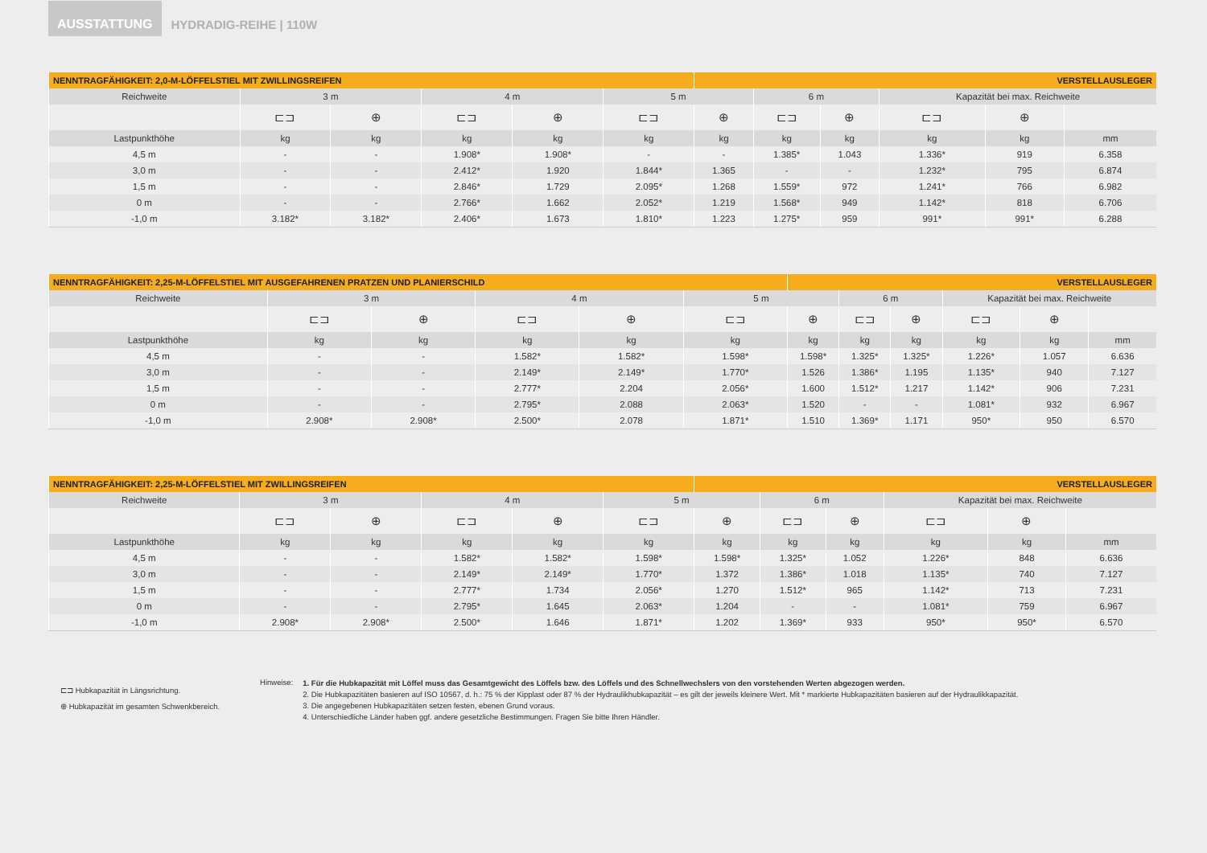AUSSTATTUNG
HYDRADIG-REIHE | 110W
| NENNTRAGFÄHIGKEIT: 2,0-M-LÖFFELSTIEL MIT ZWILLINGSREIFEN | | | | | | VERSTELLAUSLEGER | | | | | |
| Reichweite | 3 m | | 4 m | | 5 m | | 6 m | | Kapazität bei max. Reichweite | | |
| | ⊏⊐ | ⊕ | ⊏⊐ | ⊕ | ⊏⊐ | ⊕ | ⊏⊐ | ⊕ | ⊏⊐ | ⊕ | |
| Lastpunkthöhe | kg | kg | kg | kg | kg | kg | kg | kg | kg | kg | mm |
| 4,5 m | - | - | 1.908* | 1.908* | - | - | 1.385* | 1.043 | 1.336* | 919 | 6.358 |
| 3,0 m | - | - | 2.412* | 1.920 | 1.844* | 1.365 | - | - | 1.232* | 795 | 6.874 |
| 1,5 m | - | - | 2.846* | 1.729 | 2.095* | 1.268 | 1.559* | 972 | 1.241* | 766 | 6.982 |
| 0 m | - | - | 2.766* | 1.662 | 2.052* | 1.219 | 1.568* | 949 | 1.142* | 818 | 6.706 |
| -1,0 m | 3.182* | 3.182* | 2.406* | 1.673 | 1.810* | 1.223 | 1.275* | 959 | 991* | 991* | 6.288 |
| NENNTRAGFÄHIGKEIT: 2,25-M-LÖFFELSTIEL MIT AUSGEFAHRENEN PRATZEN UND PLANIERSCHILD | | | | | | VERSTELLAUSLEGER | | | | | |
| Reichweite | 3 m | | 4 m | | 5 m | | 6 m | | Kapazität bei max. Reichweite | | |
| | ⊏⊐ | ⊕ | ⊏⊐ | ⊕ | ⊏⊐ | ⊕ | ⊏⊐ | ⊕ | ⊏⊐ | ⊕ | |
| Lastpunkthöhe | kg | kg | kg | kg | kg | kg | kg | kg | kg | kg | mm |
| 4,5 m | - | - | 1.582* | 1.582* | 1.598* | 1.598* | 1.325* | 1.325* | 1.226* | 1.057 | 6.636 |
| 3,0 m | - | - | 2.149* | 2.149* | 1.770* | 1.526 | 1.386* | 1.195 | 1.135* | 940 | 7.127 |
| 1,5 m | - | - | 2.777* | 2.204 | 2.056* | 1.600 | 1.512* | 1.217 | 1.142* | 906 | 7.231 |
| 0 m | - | - | 2.795* | 2.088 | 2.063* | 1.520 | - | - | 1.081* | 932 | 6.967 |
| -1,0 m | 2.908* | 2.908* | 2.500* | 2.078 | 1.871* | 1.510 | 1.369* | 1.171 | 950* | 950 | 6.570 |
| NENNTRAGFÄHIGKEIT: 2,25-M-LÖFFELSTIEL MIT ZWILLINGSREIFEN | | | | | | VERSTELLAUSLEGER | | | | | |
| Reichweite | 3 m | | 4 m | | 5 m | | 6 m | | Kapazität bei max. Reichweite | | |
| | ⊏⊐ | ⊕ | ⊏⊐ | ⊕ | ⊏⊐ | ⊕ | ⊏⊐ | ⊕ | ⊏⊐ | ⊕ | |
| Lastpunkthöhe | kg | kg | kg | kg | kg | kg | kg | kg | kg | kg | mm |
| 4,5 m | - | - | 1.582* | 1.582* | 1.598* | 1.598* | 1.325* | 1.052 | 1.226* | 848 | 6.636 |
| 3,0 m | - | - | 2.149* | 2.149* | 1.770* | 1.372 | 1.386* | 1.018 | 1.135* | 740 | 7.127 |
| 1,5 m | - | - | 2.777* | 1.734 | 2.056* | 1.270 | 1.512* | 965 | 1.142* | 713 | 7.231 |
| 0 m | - | - | 2.795* | 1.645 | 2.063* | 1.204 | - | - | 1.081* | 759 | 6.967 |
| -1,0 m | 2.908* | 2.908* | 2.500* | 1.646 | 1.871* | 1.202 | 1.369* | 933 | 950* | 950* | 6.570 |
⊏⊐ Hubkapazität in Längsrichtung.
⊕ Hubkapazität im gesamten Schwenkbereich.
Hinweise:
1. Für die Hubkapazität mit Löffel muss das Gesamtgewicht des Löffels bzw. des Löffels und des Schnellwechslers von den vorstehenden Werten abgezogen werden.
2. Die Hubkapazitäten basieren auf ISO 10567, d. h.: 75 % der Kipplast oder 87 % der Hydraulikhubkapazität – es gilt der jeweils kleinere Wert. Mit * markierte Hubkapazitäten basieren auf der Hydraulikkapazität.
3. Die angegebenen Hubkapazitäten setzen festen, ebenen Grund voraus.
4. Unterschiedliche Länder haben ggf. andere gesetzliche Bestimmungen. Fragen Sie bitte Ihren Händler.